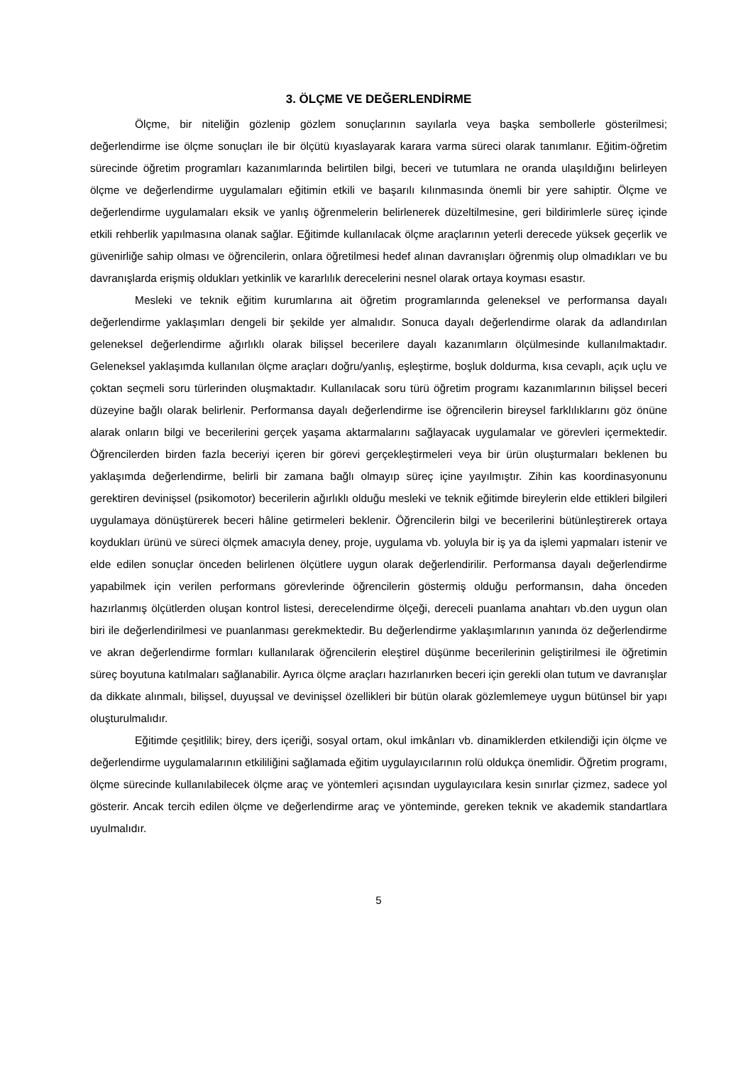3. ÖLÇME VE DEĞERLENDİRME
Ölçme, bir niteliğin gözlenip gözlem sonuçlarının sayılarla veya başka sembollerle gösterilmesi; değerlendirme ise ölçme sonuçları ile bir ölçütü kıyaslayarak karara varma süreci olarak tanımlanır. Eğitim-öğretim sürecinde öğretim programları kazanımlarında belirtilen bilgi, beceri ve tutumlara ne oranda ulaşıldığını belirleyen ölçme ve değerlendirme uygulamaları eğitimin etkili ve başarılı kılınmasında önemli bir yere sahiptir. Ölçme ve değerlendirme uygulamaları eksik ve yanlış öğrenmelerin belirlenerek düzeltilmesine, geri bildirimlerle süreç içinde etkili rehberlik yapılmasına olanak sağlar. Eğitimde kullanılacak ölçme araçlarının yeterli derecede yüksek geçerlik ve güvenirliğe sahip olması ve öğrencilerin, onlara öğretilmesi hedef alınan davranışları öğrenmiş olup olmadıkları ve bu davranışlarda erişmiş oldukları yetkinlik ve kararlılık derecelerini nesnel olarak ortaya koyması esastır.
Mesleki ve teknik eğitim kurumlarına ait öğretim programlarında geleneksel ve performansa dayalı değerlendirme yaklaşımları dengeli bir şekilde yer almalıdır. Sonuca dayalı değerlendirme olarak da adlandırılan geleneksel değerlendirme ağırlıklı olarak bilişsel becerilere dayalı kazanımların ölçülmesinde kullanılmaktadır. Geleneksel yaklaşımda kullanılan ölçme araçları doğru/yanlış, eşleştirme, boşluk doldurma, kısa cevaplı, açık uçlu ve çoktan seçmeli soru türlerinden oluşmaktadır. Kullanılacak soru türü öğretim programı kazanımlarının bilişsel beceri düzeyine bağlı olarak belirlenir. Performansa dayalı değerlendirme ise öğrencilerin bireysel farklılıklarını göz önüne alarak onların bilgi ve becerilerini gerçek yaşama aktarmalarını sağlayacak uygulamalar ve görevleri içermektedir. Öğrencilerden birden fazla beceriyi içeren bir görevi gerçekleştirmeleri veya bir ürün oluşturmaları beklenen bu yaklaşımda değerlendirme, belirli bir zamana bağlı olmayıp süreç içine yayılmıştır. Zihin kas koordinasyonunu gerektiren devinişsel (psikomotor) becerilerin ağırlıklı olduğu mesleki ve teknik eğitimde bireylerin elde ettikleri bilgileri uygulamaya dönüştürerek beceri hâline getirmeleri beklenir. Öğrencilerin bilgi ve becerilerini bütünleştirerek ortaya koydukları ürünü ve süreci ölçmek amacıyla deney, proje, uygulama vb. yoluyla bir iş ya da işlemi yapmaları istenir ve elde edilen sonuçlar önceden belirlenen ölçütlere uygun olarak değerlendirilir. Performansa dayalı değerlendirme yapabilmek için verilen performans görevlerinde öğrencilerin göstermiş olduğu performansın, daha önceden hazırlanmış ölçütlerden oluşan kontrol listesi, derecelendirme ölçeği, dereceli puanlama anahtarı vb.den uygun olan biri ile değerlendirilmesi ve puanlanması gerekmektedir. Bu değerlendirme yaklaşımlarının yanında öz değerlendirme ve akran değerlendirme formları kullanılarak öğrencilerin eleştirel düşünme becerilerinin geliştirilmesi ile öğretimin süreç boyutuna katılmaları sağlanabilir. Ayrıca ölçme araçları hazırlanırken beceri için gerekli olan tutum ve davranışlar da dikkate alınmalı, bilişsel, duyuşsal ve devinişsel özellikleri bir bütün olarak gözlemlemeye uygun bütünsel bir yapı oluşturulmalıdır.
Eğitimde çeşitlilik; birey, ders içeriği, sosyal ortam, okul imkânları vb. dinamiklerden etkilendiği için ölçme ve değerlendirme uygulamalarının etkililiğini sağlamada eğitim uygulayıcılarının rolü oldukça önemlidir. Öğretim programı, ölçme sürecinde kullanılabilecek ölçme araç ve yöntemleri açısından uygulayıcılara kesin sınırlar çizmez, sadece yol gösterir. Ancak tercih edilen ölçme ve değerlendirme araç ve yönteminde, gereken teknik ve akademik standartlara uyulmalıdır.
5